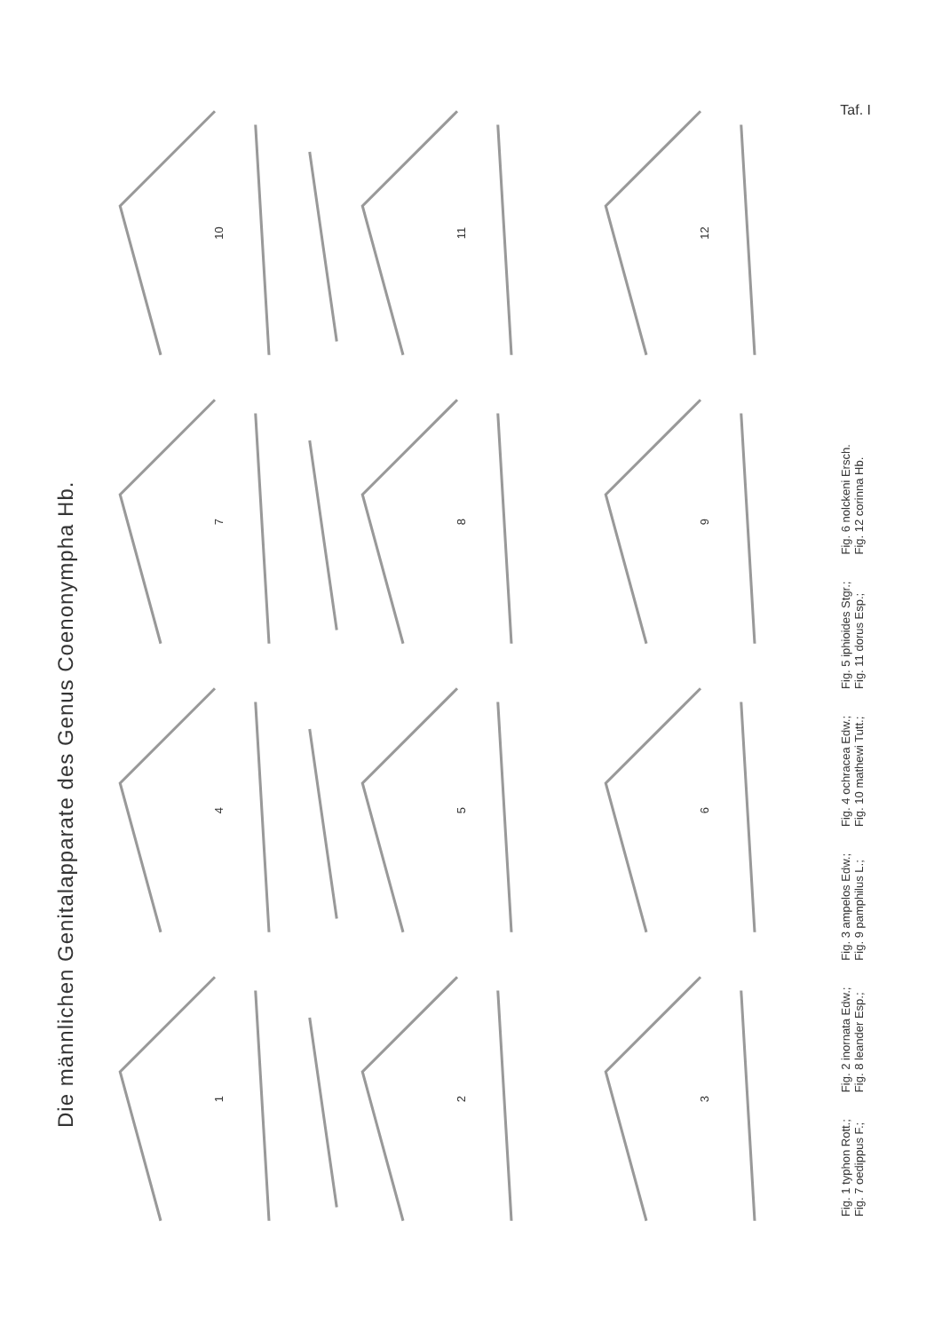Taf. I
Die männlichen Genitalapparate des Genus Coenonympha Hb.
1
4
7
10
2
5
8
11
3
6
9
12
Fig. 1 typhon Rott.;
Fig. 7 oedippus F.;
Fig. 2 inornata Edw.;
Fig. 8 leander Esp.;
Fig. 3 ampelos Edw.;
Fig. 9 pamphilus L.;
Fig. 4 ochracea Edw.;
Fig. 10 mathewi Tutt.;
Fig. 5 iphioides Stgr.;
Fig. 11 dorus Esp.;
Fig. 6 nolckeni Ersch.
Fig. 12 corinna Hb.